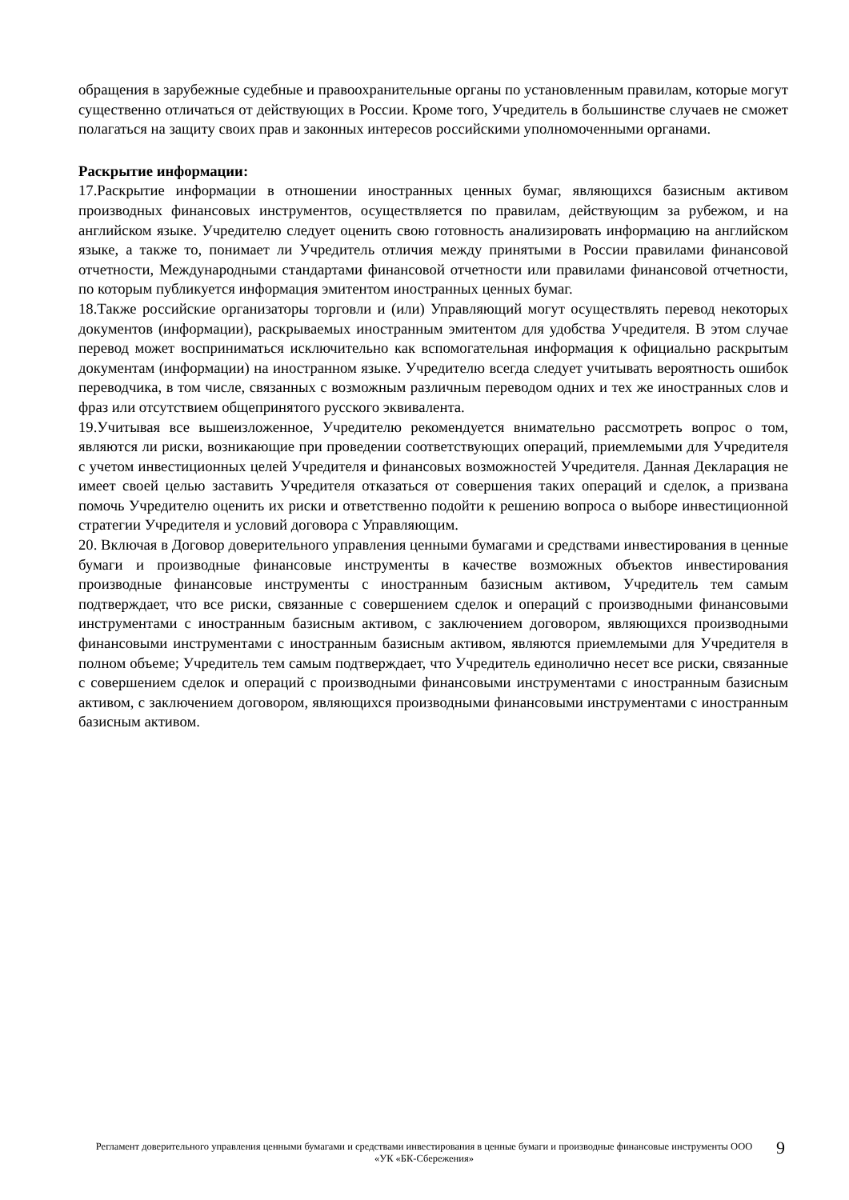обращения в зарубежные судебные и правоохранительные органы по установленным правилам, которые могут существенно отличаться от действующих в России. Кроме того, Учредитель в большинстве случаев не сможет полагаться на защиту своих прав и законных интересов российскими уполномоченными органами.
Раскрытие информации:
17.Раскрытие информации в отношении иностранных ценных бумаг, являющихся базисным активом производных финансовых инструментов, осуществляется по правилам, действующим за рубежом, и на английском языке. Учредителю следует оценить свою готовность анализировать информацию на английском языке, а также то, понимает ли Учредитель отличия между принятыми в России правилами финансовой отчетности, Международными стандартами финансовой отчетности или правилами финансовой отчетности, по которым публикуется информация эмитентом иностранных ценных бумаг.
18.Также российские организаторы торговли и (или) Управляющий могут осуществлять перевод некоторых документов (информации), раскрываемых иностранным эмитентом для удобства Учредителя. В этом случае перевод может восприниматься исключительно как вспомогательная информация к официально раскрытым документам (информации) на иностранном языке. Учредителю всегда следует учитывать вероятность ошибок переводчика, в том числе, связанных с возможным различным переводом одних и тех же иностранных слов и фраз или отсутствием общепринятого русского эквивалента.
19.Учитывая все вышеизложенное, Учредителю рекомендуется внимательно рассмотреть вопрос о том, являются ли риски, возникающие при проведении соответствующих операций, приемлемыми для Учредителя с учетом инвестиционных целей Учредителя и финансовых возможностей Учредителя. Данная Декларация не имеет своей целью заставить Учредителя отказаться от совершения таких операций и сделок, а призвана помочь Учредителю оценить их риски и ответственно подойти к решению вопроса о выборе инвестиционной стратегии Учредителя и условий договора с Управляющим.
20. Включая в Договор доверительного управления ценными бумагами и средствами инвестирования в ценные бумаги и производные финансовые инструменты в качестве возможных объектов инвестирования производные финансовые инструменты с иностранным базисным активом, Учредитель тем самым подтверждает, что все риски, связанные с совершением сделок и операций с производными финансовыми инструментами с иностранным базисным активом, с заключением договором, являющихся производными финансовыми инструментами с иностранным базисным активом, являются приемлемыми для Учредителя в полном объеме; Учредитель тем самым подтверждает, что Учредитель единолично несет все риски, связанные с совершением сделок и операций с производными финансовыми инструментами с иностранным базисным активом, с заключением договором, являющихся производными финансовыми инструментами с иностранным базисным активом.
Регламент доверительного управления ценными бумагами и средствами инвестирования в ценные бумаги и производные финансовые инструменты ООО «УК «БК-Сбережения»
9